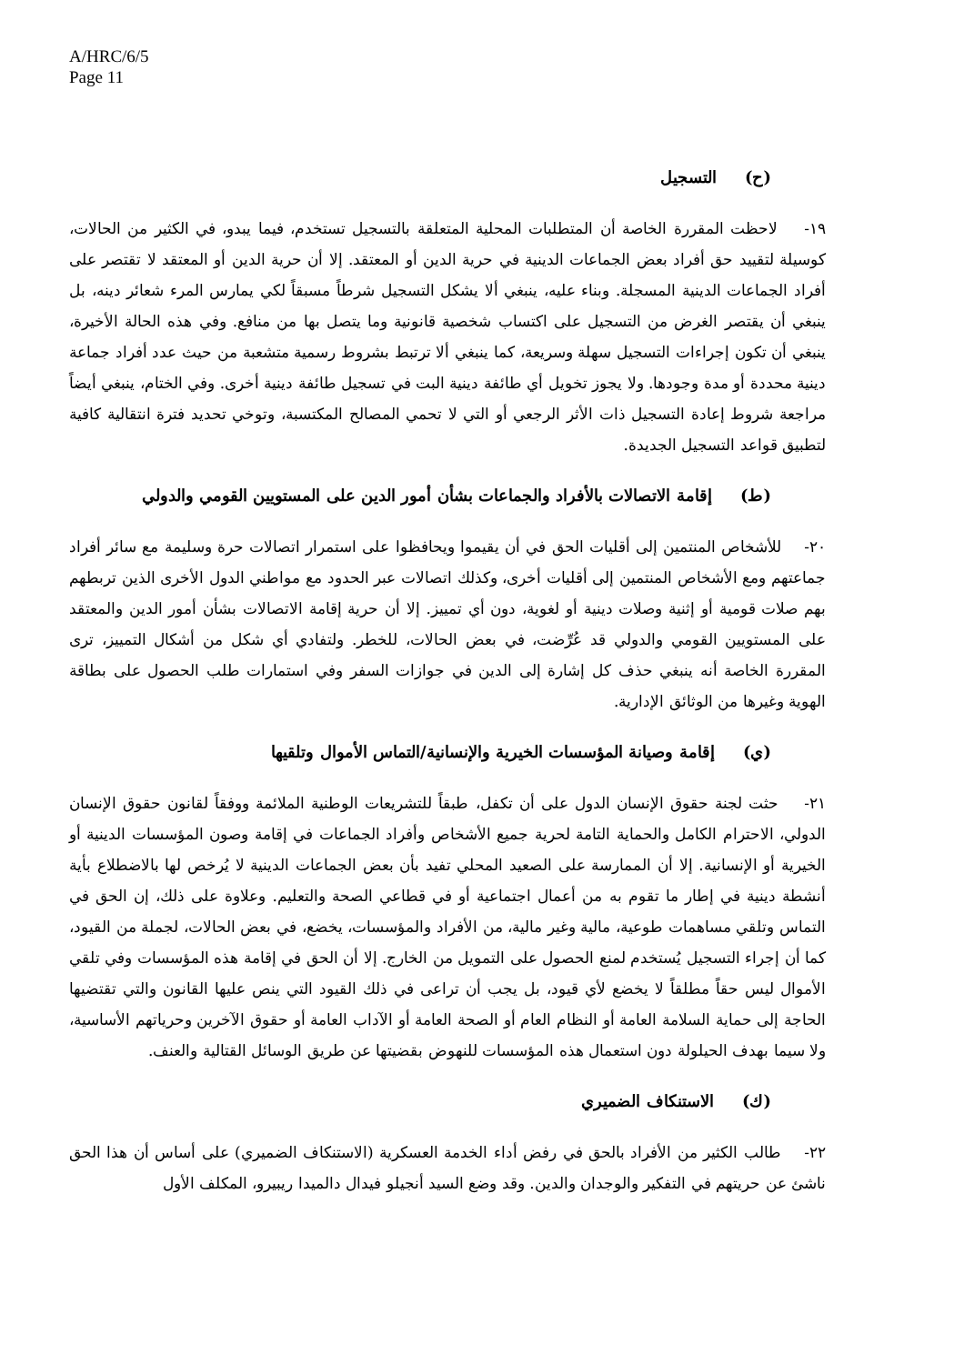A/HRC/6/5
Page 11
(ح) التسجيل
١٩- لاحظت المقررة الخاصة أن المتطلبات المحلية المتعلقة بالتسجيل تستخدم، فيما يبدو، في الكثير من الحالات، كوسيلة لتقييد حق أفراد بعض الجماعات الدينية في حرية الدين أو المعتقد. إلا أن حرية الدين أو المعتقد لا تقتصر على أفراد الجماعات الدينية المسجلة. وبناء عليه، ينبغي ألا يشكل التسجيل شرطاً مسبقاً لكي يمارس المرء شعائر دينه، بل ينبغي أن يقتصر الغرض من التسجيل على اكتساب شخصية قانونية وما يتصل بها من منافع. وفي هذه الحالة الأخيرة، ينبغي أن تكون إجراءات التسجيل سهلة وسريعة، كما ينبغي ألا ترتبط بشروط رسمية متشعبة من حيث عدد أفراد جماعة دينية محددة أو مدة وجودها. ولا يجوز تخويل أي طائفة دينية البت في تسجيل طائفة دينية أخرى. وفي الختام، ينبغي أيضاً مراجعة شروط إعادة التسجيل ذات الأثر الرجعي أو التي لا تحمي المصالح المكتسبة، وتوخي تحديد فترة انتقالية كافية لتطبيق قواعد التسجيل الجديدة.
(ط) إقامة الاتصالات بالأفراد والجماعات بشأن أمور الدين على المستويين القومي والدولي
٢٠- للأشخاص المنتمين إلى أقليات الحق في أن يقيموا ويحافظوا على استمرار اتصالات حرة وسليمة مع سائر أفراد جماعتهم ومع الأشخاص المنتمين إلى أقليات أخرى، وكذلك اتصالات عبر الحدود مع مواطني الدول الأخرى الذين تربطهم بهم صلات قومية أو إثنية وصلات دينية أو لغوية، دون أي تمييز. إلا أن حرية إقامة الاتصالات بشأن أمور الدين والمعتقد على المستويين القومي والدولي قد عُرِّضت، في بعض الحالات، للخطر. ولتفادي أي شكل من أشكال التمييز، ترى المقررة الخاصة أنه ينبغي حذف كل إشارة إلى الدين في جوازات السفر وفي استمارات طلب الحصول على بطاقة الهوية وغيرها من الوثائق الإدارية.
(ي) إقامة وصيانة المؤسسات الخيرية والإنسانية/التماس الأموال وتلقيها
٢١- حثت لجنة حقوق الإنسان الدول على أن تكفل، طبقاً للتشريعات الوطنية الملائمة ووفقاً لقانون حقوق الإنسان الدولي، الاحترام الكامل والحماية التامة لحرية جميع الأشخاص وأفراد الجماعات في إقامة وصون المؤسسات الدينية أو الخيرية أو الإنسانية. إلا أن الممارسة على الصعيد المحلي تفيد بأن بعض الجماعات الدينية لا يُرخص لها بالاضطلاع بأية أنشطة دينية في إطار ما تقوم به من أعمال اجتماعية أو في قطاعي الصحة والتعليم. وعلاوة على ذلك، إن الحق في التماس وتلقي مساهمات طوعية، مالية وغير مالية، من الأفراد والمؤسسات، يخضع، في بعض الحالات، لجملة من القيود، كما أن إجراء التسجيل يُستخدم لمنع الحصول على التمويل من الخارج. إلا أن الحق في إقامة هذه المؤسسات وفي تلقي الأموال ليس حقاً مطلقاً لا يخضع لأي قيود، بل يجب أن تراعى في ذلك القيود التي ينص عليها القانون والتي تقتضيها الحاجة إلى حماية السلامة العامة أو النظام العام أو الصحة العامة أو الآداب العامة أو حقوق الآخرين وحرياتهم الأساسية، ولا سيما بهدف الحيلولة دون استعمال هذه المؤسسات للنهوض بقضيتها عن طريق الوسائل القتالية والعنف.
(ك) الاستنكاف الضميري
٢٢- طالب الكثير من الأفراد بالحق في رفض أداء الخدمة العسكرية (الاستنكاف الضميري) على أساس أن هذا الحق ناشئ عن حريتهم في التفكير والوجدان والدين. وقد وضع السيد أنجيلو فيدال دالميدا ريبيرو، المكلف الأول